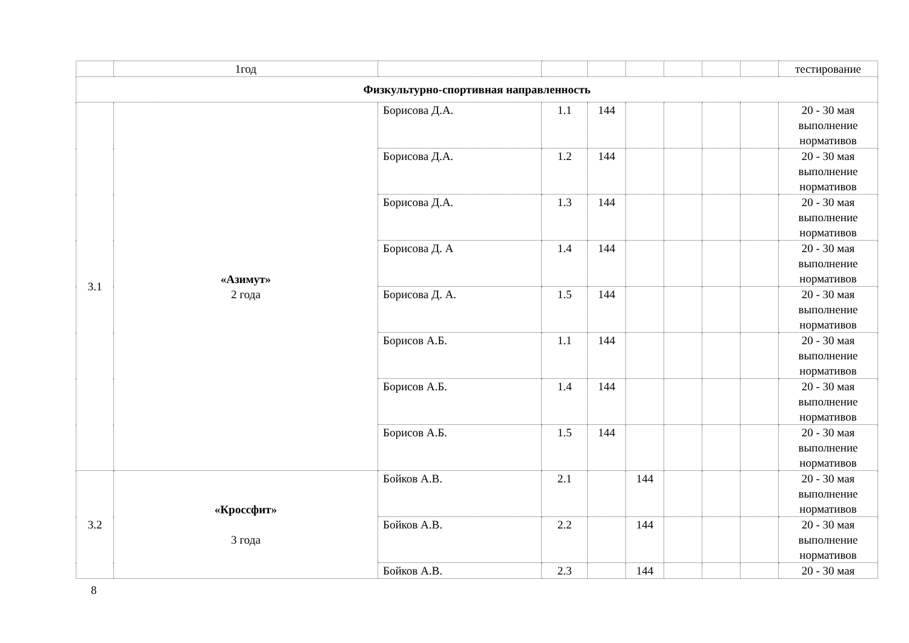| | 1год | | | | | | | | тестирование |
| Физкультурно-спортивная направленность | | | | | | | | | |
| 3.1 | «Азимут» 2 года | Борисова Д.А. | 1.1 | 144 | | | | | 20 - 30 мая выполнение нормативов |
| | | Борисова Д.А. | 1.2 | 144 | | | | | 20 - 30 мая выполнение нормативов |
| | | Борисова Д.А. | 1.3 | 144 | | | | | 20 - 30 мая выполнение нормативов |
| | | Борисова Д. А | 1.4 | 144 | | | | | 20 - 30 мая выполнение нормативов |
| | | Борисова Д. А. | 1.5 | 144 | | | | | 20 - 30 мая выполнение нормативов |
| | | Борисов А.Б. | 1.1 | 144 | | | | | 20 - 30 мая выполнение нормативов |
| | | Борисов А.Б. | 1.4 | 144 | | | | | 20 - 30 мая выполнение нормативов |
| | | Борисов А.Б. | 1.5 | 144 | | | | | 20 - 30 мая выполнение нормативов |
| 3.2 | «Кроссфит» 3 года | Бойков А.В. | 2.1 | | 144 | | | | 20 - 30 мая выполнение нормативов |
| | | Бойков А.В. | 2.2 | | 144 | | | | 20 - 30 мая выполнение нормативов |
| | | Бойков А.В. | 2.3 | | 144 | | | | 20 - 30 мая |
8